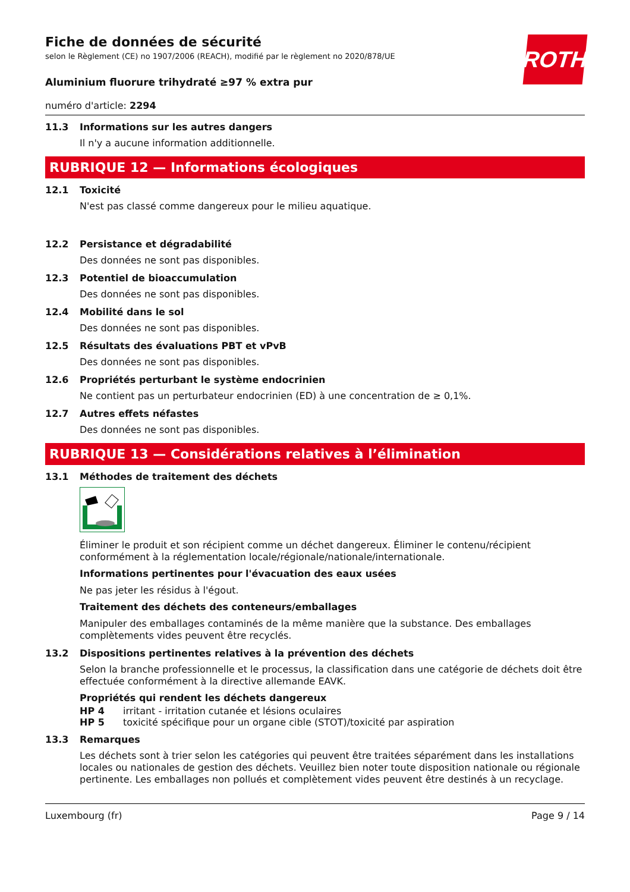ROTH
Fiche de données de sécurité
selon le Règlement (CE) no 1907/2006 (REACH), modifié par le règlement no 2020/878/UE
Aluminium fluorure trihydraté ≥97 % extra pur
numéro d'article: 2294
11.3 Informations sur les autres dangers
Il n'y a aucune information additionnelle.
RUBRIQUE 12 — Informations écologiques
12.1 Toxicité
N'est pas classé comme dangereux pour le milieu aquatique.
12.2 Persistance et dégradabilité
Des données ne sont pas disponibles.
12.3 Potentiel de bioaccumulation
Des données ne sont pas disponibles.
12.4 Mobilité dans le sol
Des données ne sont pas disponibles.
12.5 Résultats des évaluations PBT et vPvB
Des données ne sont pas disponibles.
12.6 Propriétés perturbant le système endocrinien
Ne contient pas un perturbateur endocrinien (ED) à une concentration de ≥ 0,1%.
12.7 Autres effets néfastes
Des données ne sont pas disponibles.
RUBRIQUE 13 — Considérations relatives à l’élimination
13.1 Méthodes de traitement des déchets
Éliminer le produit et son récipient comme un déchet dangereux. Éliminer le contenu/récipient conformément à la réglementation locale/régionale/nationale/internationale.
Informations pertinentes pour l'évacuation des eaux usées
Ne pas jeter les résidus à l'égout.
Traitement des déchets des conteneurs/emballages
Manipuler des emballages contaminés de la même manière que la substance. Des emballages complètements vides peuvent être recyclés.
13.2 Dispositions pertinentes relatives à la prévention des déchets
Selon la branche professionnelle et le processus, la classification dans une catégorie de déchets doit être effectuée conformément à la directive allemande EAVK.
Propriétés qui rendent les déchets dangereux
HP 4 irritant - irritation cutanée et lésions oculaires
HP 5 toxicité spécifique pour un organe cible (STOT)/toxicité par aspiration
13.3 Remarques
Les déchets sont à trier selon les catégories qui peuvent être traitées séparément dans les installations locales ou nationales de gestion des déchets. Veuillez bien noter toute disposition nationale ou régionale pertinente. Les emballages non pollués et complètement vides peuvent être destinés à un recyclage.
Luxembourg (fr) Page 9 / 14